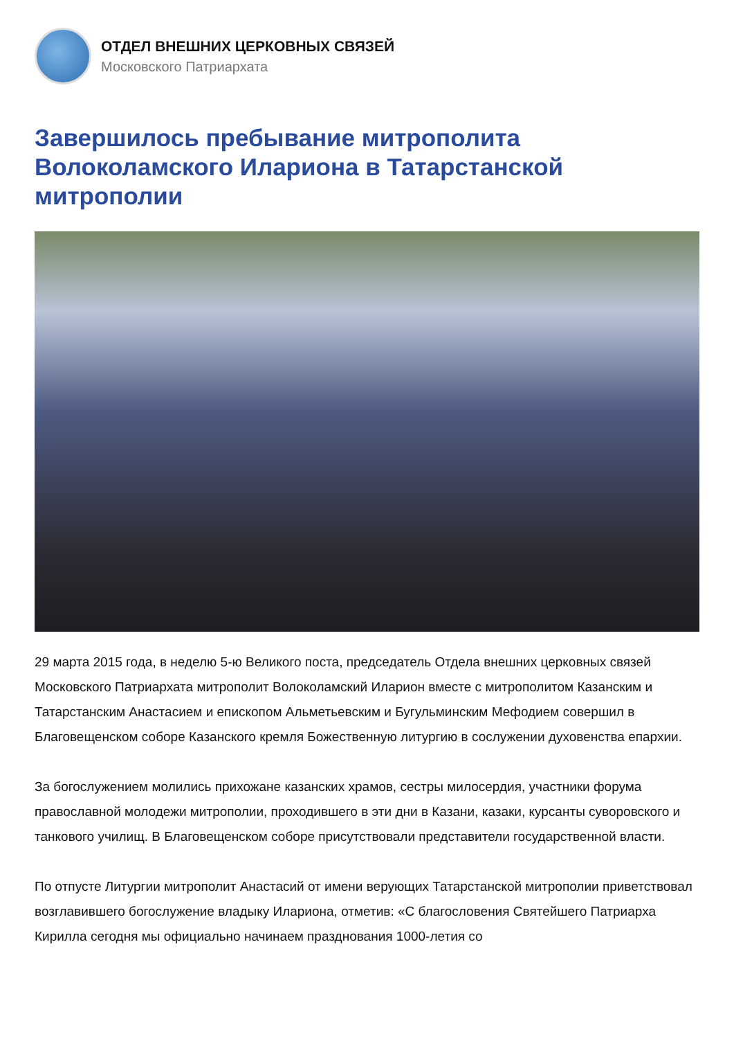ОТДЕЛ ВНЕШНИХ ЦЕРКОВНЫХ СВЯЗЕЙ
Московского Патриархата
Завершилось пребывание митрополита Волоколамского Илариона в Татарстанской митрополии
29 марта 2015 года, в неделю 5-ю Великого поста, председатель Отдела внешних церковных связей Московского Патриархата митрополит Волоколамский Иларион вместе с митрополитом Казанским и Татарстанским Анастасием и епископом Альметьевским и Бугульминским Мефодием совершил в Благовещенском соборе Казанского кремля Божественную литургию в сослужении духовенства епархии.
За богослужением молились прихожане казанских храмов, сестры милосердия, участники форума православной молодежи митрополии, проходившего в эти дни в Казани, казаки, курсанты суворовского и танкового училищ. В Благовещенском соборе присутствовали представители государственной власти.
По отпусте Литургии митрополит Анастасий от имени верующих Татарстанской митрополии приветствовал возглавившего богослужение владыку Илариона, отметив: «С благословения Святейшего Патриарха Кирилла сегодня мы официально начинаем празднования 1000-летия со